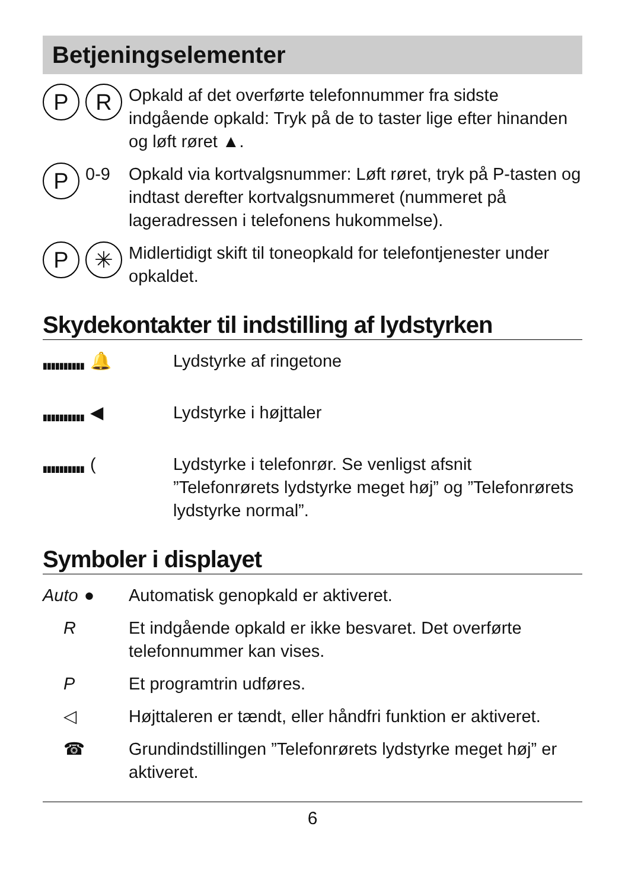Betjeningselementer
P R
Opkald af det overførte telefonnummer fra sidste indgående opkald: Tryk på de to taster lige efter hinanden og løft røret ▲.
P 0-9 Opkald via kortvalgsnummer: Løft røret, tryk på P-tasten og indtast derefter kortvalgsnummeret (nummeret på lageradressen i telefonens hukommelse).
P ✳
Midlertidigt skift til toneopkald for telefontjenester under opkaldet.
Skydekontakter til indstilling af lydstyrken
▮▮▮▮▮▮▮▮▮▮ 🔔
Lydstyrke af ringetone
▮▮▮▮▮▮▮▮▮▮ ◀ Lydstyrke i højttaler
▮▮▮▮▮▮▮▮▮▮ ( Lydstyrke i telefonrør. Se venligst afsnit ”Telefonrørets lydstyrke meget høj” og ”Telefonrørets lydstyrke normal”.
Symboler i displayet
Auto ● Automatisk genopkald er aktiveret.
R Et indgående opkald er ikke besvaret. Det overførte telefonnummer kan vises.
P Et programtrin udføres.
◁ Højttaleren er tændt, eller håndfri funktion er aktiveret.
☎ Grundindstillingen ”Telefonrørets lydstyrke meget høj” er aktiveret.
6